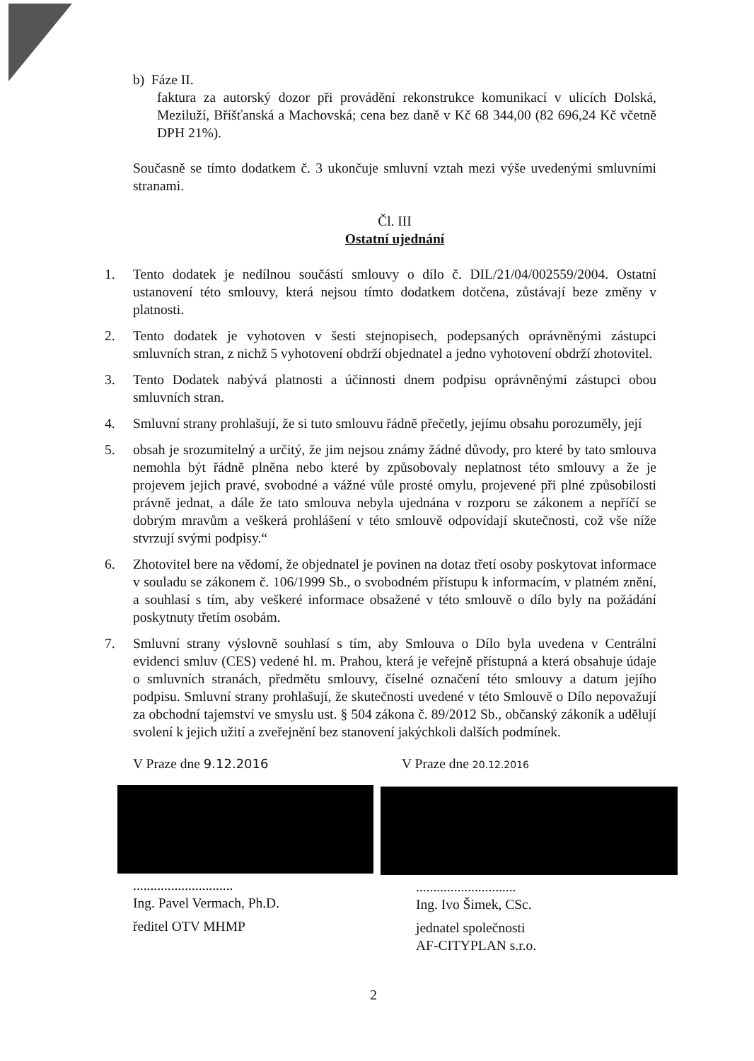b) Fáze II.
faktura za autorský dozor při provádění rekonstrukce komunikací v ulicích Dolská, Meziluží, Bříšťanská a Machovská; cena bez daně v Kč 68 344,00 (82 696,24 Kč včetně DPH 21%).
Současně se tímto dodatkem č. 3 ukončuje smluvní vztah mezi výše uvedenými smluvními stranami.
Čl. III
Ostatní ujednání
1. Tento dodatek je nedílnou součástí smlouvy o dílo č. DIL/21/04/002559/2004. Ostatní ustanovení této smlouvy, která nejsou tímto dodatkem dotčena, zůstávají beze změny v platnosti.
2. Tento dodatek je vyhotoven v šesti stejnopisech, podepsaných oprávněnými zástupci smluvních stran, z nichž 5 vyhotovení obdrží objednatel a jedno vyhotovení obdrží zhotovitel.
3. Tento Dodatek nabývá platnosti a účinnosti dnem podpisu oprávněnými zástupci obou smluvních stran.
4. Smluvní strany prohlašují, že si tuto smlouvu řádně přečetly, jejímu obsahu porozuměly, její
5. obsah je srozumitelný a určitý, že jim nejsou známy žádné důvody, pro které by tato smlouva nemohla být řádně plněna nebo které by způsobovaly neplatnost této smlouvy a že je projevem jejich pravé, svobodné a vážné vůle prosté omylu, projevené při plné způsobilosti právně jednat, a dále že tato smlouva nebyla ujednána v rozporu se zákonem a nepříčí se dobrým mravům a veškerá prohlášení v této smlouvě odpovídají skutečnosti, což vše níže stvrzují svými podpisy.“
6. Zhotovitel bere na vědomí, že objednatel je povinen na dotaz třetí osoby poskytovat informace v souladu se zákonem č. 106/1999 Sb., o svobodném přístupu k informacím, v platném znění, a souhlasí s tím, aby veškeré informace obsažené v této smlouvě o dílo byly na požádání poskytnuty třetím osobám.
7. Smluvní strany výslovně souhlasí s tím, aby Smlouva o Dílo byla uvedena v Centrální evidenci smluv (CES) vedené hl. m. Prahou, která je veřejně přístupná a která obsahuje údaje o smluvních stranách, předmětu smlouvy, číselné označení této smlouvy a datum jejího podpisu. Smluvní strany prohlašují, že skutečnosti uvedené v této Smlouvě o Dílo nepovažují za obchodní tajemství ve smyslu ust. § 504 zákona č. 89/2012 Sb., občanský zákoník a udělují svolení k jejich užití a zveřejnění bez stanovení jakýchkoli dalších podmínek.
V Praze dne 9.12.2016
.............................
Ing. Pavel Vermach, Ph.D.
ředitel OTV MHMP
V Praze dne 20.12.2016
.............................
Ing. Ivo Šimek, CSc.
jednatel společnosti
AF-CITYPLAN s.r.o.
2